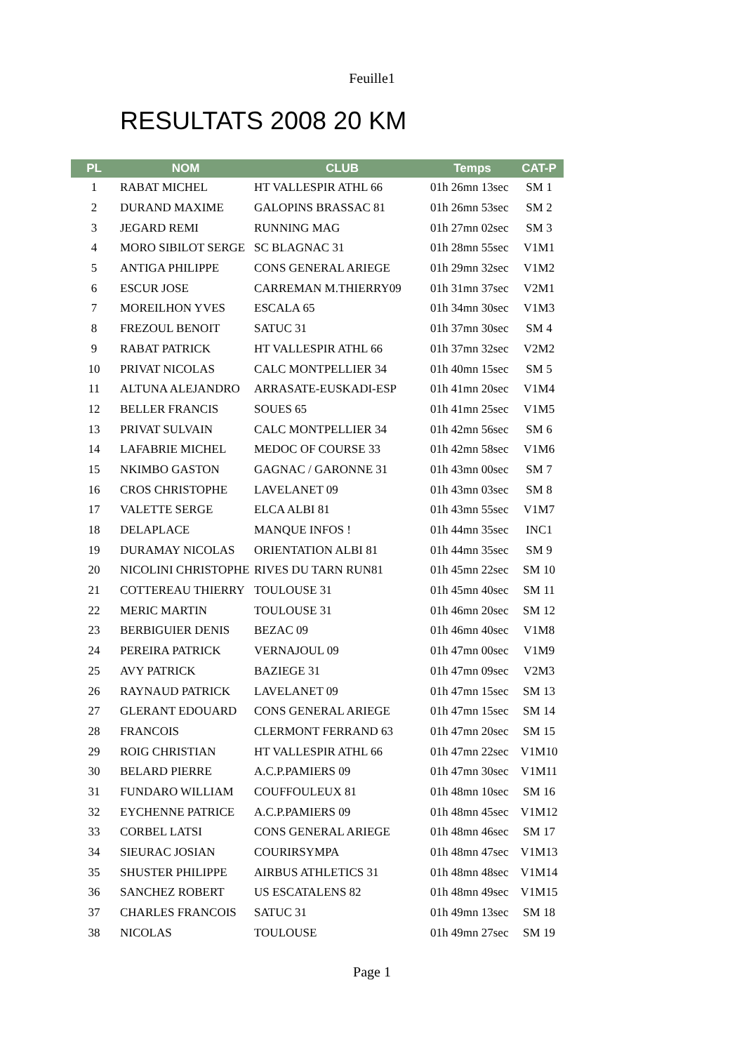Feuille1
RESULTATS 2008 20 KM
| PL | NOM | CLUB | Temps | CAT-P |
| --- | --- | --- | --- | --- |
| 1 | RABAT MICHEL | HT VALLESPIR ATHL 66 | 01h 26mn 13sec | SM 1 |
| 2 | DURAND MAXIME | GALOPINS BRASSAC 81 | 01h 26mn 53sec | SM 2 |
| 3 | JEGARD REMI | RUNNING MAG | 01h 27mn 02sec | SM 3 |
| 4 | MORO SIBILOT SERGE | SC BLAGNAC 31 | 01h 28mn 55sec | V1M1 |
| 5 | ANTIGA PHILIPPE | CONS GENERAL ARIEGE | 01h 29mn 32sec | V1M2 |
| 6 | ESCUR JOSE | CARREMAN M.THIERRY09 | 01h 31mn 37sec | V2M1 |
| 7 | MOREILHON YVES | ESCALA 65 | 01h 34mn 30sec | V1M3 |
| 8 | FREZOUL BENOIT | SATUC 31 | 01h 37mn 30sec | SM 4 |
| 9 | RABAT PATRICK | HT VALLESPIR ATHL 66 | 01h 37mn 32sec | V2M2 |
| 10 | PRIVAT NICOLAS | CALC MONTPELLIER 34 | 01h 40mn 15sec | SM 5 |
| 11 | ALTUNA ALEJANDRO | ARRASATE-EUSKADI-ESP | 01h 41mn 20sec | V1M4 |
| 12 | BELLER FRANCIS | SOUES 65 | 01h 41mn 25sec | V1M5 |
| 13 | PRIVAT SULVAIN | CALC MONTPELLIER 34 | 01h 42mn 56sec | SM 6 |
| 14 | LAFABRIE MICHEL | MEDOC OF COURSE 33 | 01h 42mn 58sec | V1M6 |
| 15 | NKIMBO GASTON | GAGNAC / GARONNE 31 | 01h 43mn 00sec | SM 7 |
| 16 | CROS CHRISTOPHE | LAVELANET 09 | 01h 43mn 03sec | SM 8 |
| 17 | VALETTE SERGE | ELCA ALBI 81 | 01h 43mn 55sec | V1M7 |
| 18 | DELAPLACE | MANQUE INFOS ! | 01h 44mn 35sec | INC1 |
| 19 | DURAMAY NICOLAS | ORIENTATION ALBI 81 | 01h 44mn 35sec | SM 9 |
| 20 | NICOLINI CHRISTOPHE | RIVES DU TARN RUN81 | 01h 45mn 22sec | SM 10 |
| 21 | COTTEREAU THIERRY | TOULOUSE 31 | 01h 45mn 40sec | SM 11 |
| 22 | MERIC MARTIN | TOULOUSE 31 | 01h 46mn 20sec | SM 12 |
| 23 | BERBIGUIER DENIS | BEZAC 09 | 01h 46mn 40sec | V1M8 |
| 24 | PEREIRA PATRICK | VERNAJOUL 09 | 01h 47mn 00sec | V1M9 |
| 25 | AVY PATRICK | BAZIEGE 31 | 01h 47mn 09sec | V2M3 |
| 26 | RAYNAUD PATRICK | LAVELANET 09 | 01h 47mn 15sec | SM 13 |
| 27 | GLERANT EDOUARD | CONS GENERAL ARIEGE | 01h 47mn 15sec | SM 14 |
| 28 | FRANCOIS | CLERMONT FERRAND 63 | 01h 47mn 20sec | SM 15 |
| 29 | ROIG CHRISTIAN | HT VALLESPIR ATHL 66 | 01h 47mn 22sec | V1M10 |
| 30 | BELARD PIERRE | A.C.P.PAMIERS 09 | 01h 47mn 30sec | V1M11 |
| 31 | FUNDARO WILLIAM | COUFFOULEUX 81 | 01h 48mn 10sec | SM 16 |
| 32 | EYCHENNE PATRICE | A.C.P.PAMIERS 09 | 01h 48mn 45sec | V1M12 |
| 33 | CORBEL LATSI | CONS GENERAL ARIEGE | 01h 48mn 46sec | SM 17 |
| 34 | SIEURAC JOSIAN | COURIRSYMPA | 01h 48mn 47sec | V1M13 |
| 35 | SHUSTER PHILIPPE | AIRBUS ATHLETICS 31 | 01h 48mn 48sec | V1M14 |
| 36 | SANCHEZ ROBERT | US ESCATALENS 82 | 01h 48mn 49sec | V1M15 |
| 37 | CHARLES FRANCOIS | SATUC 31 | 01h 49mn 13sec | SM 18 |
| 38 | NICOLAS | TOULOUSE | 01h 49mn 27sec | SM 19 |
Page 1